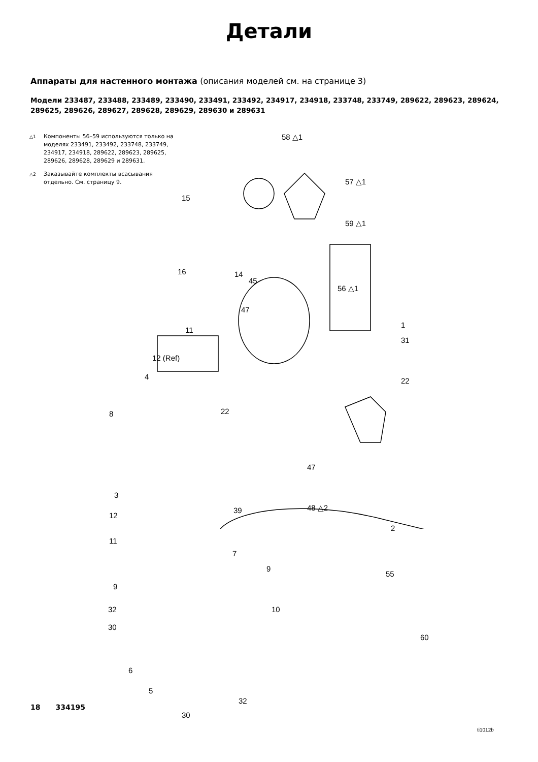Детали
Аппараты для настенного монтажа (описания моделей см. на странице 3)
Модели 233487, 233488, 233489, 233490, 233491, 233492, 234917, 234918, 233748, 233749, 289622, 289623, 289624, 289625, 289626, 289627, 289628, 289629, 289630 и 289631
△1
Компоненты 56–59 используются только на моделях 233491, 233492, 233748, 233749, 234917, 234918, 289622, 289623, 289625, 289626, 289628, 289629 и 289631.
△2
Заказывайте комплекты всасывания отдельно. См. страницу 9.
58 △1
57 △1
59 △1
15
16 14
45
56 △1
47
11
1
31
12 (Ref)
4 22
8 22
47
3
39 48 △2
12
2
11
7
55
9
9
32 10
30
60
6
5
32
30
ti1012b
18 334195